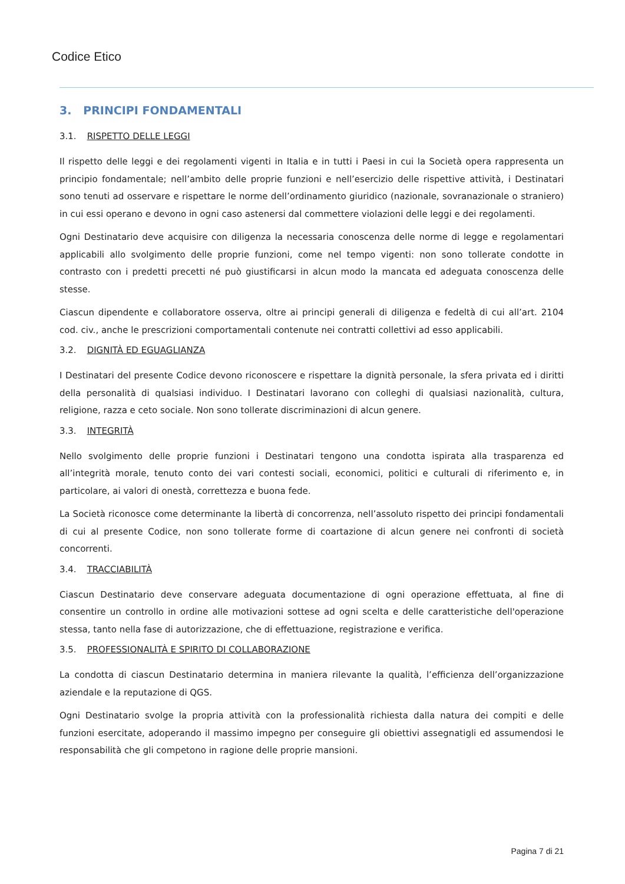Codice Etico
3. PRINCIPI FONDAMENTALI
3.1. RISPETTO DELLE LEGGI
Il rispetto delle leggi e dei regolamenti vigenti in Italia e in tutti i Paesi in cui la Società opera rappresenta un principio fondamentale; nell’ambito delle proprie funzioni e nell’esercizio delle rispettive attività, i Destinatari sono tenuti ad osservare e rispettare le norme dell’ordinamento giuridico (nazionale, sovranazionale o straniero) in cui essi operano e devono in ogni caso astenersi dal commettere violazioni delle leggi e dei regolamenti.
Ogni Destinatario deve acquisire con diligenza la necessaria conoscenza delle norme di legge e regolamentari applicabili allo svolgimento delle proprie funzioni, come nel tempo vigenti: non sono tollerate condotte in contrasto con i predetti precetti né può giustificarsi in alcun modo la mancata ed adeguata conoscenza delle stesse.
Ciascun dipendente e collaboratore osserva, oltre ai principi generali di diligenza e fedeltà di cui all’art. 2104 cod. civ., anche le prescrizioni comportamentali contenute nei contratti collettivi ad esso applicabili.
3.2. DIGNITÀ ED EGUAGLIANZA
I Destinatari del presente Codice devono riconoscere e rispettare la dignità personale, la sfera privata ed i diritti della personalità di qualsiasi individuo. I Destinatari lavorano con colleghi di qualsiasi nazionalità, cultura, religione, razza e ceto sociale. Non sono tollerate discriminazioni di alcun genere.
3.3. INTEGRITÀ
Nello svolgimento delle proprie funzioni i Destinatari tengono una condotta ispirata alla trasparenza ed all’integrità morale, tenuto conto dei vari contesti sociali, economici, politici e culturali di riferimento e, in particolare, ai valori di onestà, correttezza e buona fede.
La Società riconosce come determinante la libertà di concorrenza, nell’assoluto rispetto dei principi fondamentali di cui al presente Codice, non sono tollerate forme di coartazione di alcun genere nei confronti di società concorrenti.
3.4. TRACCIABILITÀ
Ciascun Destinatario deve conservare adeguata documentazione di ogni operazione effettuata, al fine di consentire un controllo in ordine alle motivazioni sottese ad ogni scelta e delle caratteristiche dell'operazione stessa, tanto nella fase di autorizzazione, che di effettuazione, registrazione e verifica.
3.5. PROFESSIONALITÀ E SPIRITO DI COLLABORAZIONE
La condotta di ciascun Destinatario determina in maniera rilevante la qualità, l’efficienza dell’organizzazione aziendale e la reputazione di QGS.
Ogni Destinatario svolge la propria attività con la professionalità richiesta dalla natura dei compiti e delle funzioni esercitate, adoperando il massimo impegno per conseguire gli obiettivi assegnatigli ed assumendosi le responsabilità che gli competono in ragione delle proprie mansioni.
Pagina 7 di 21